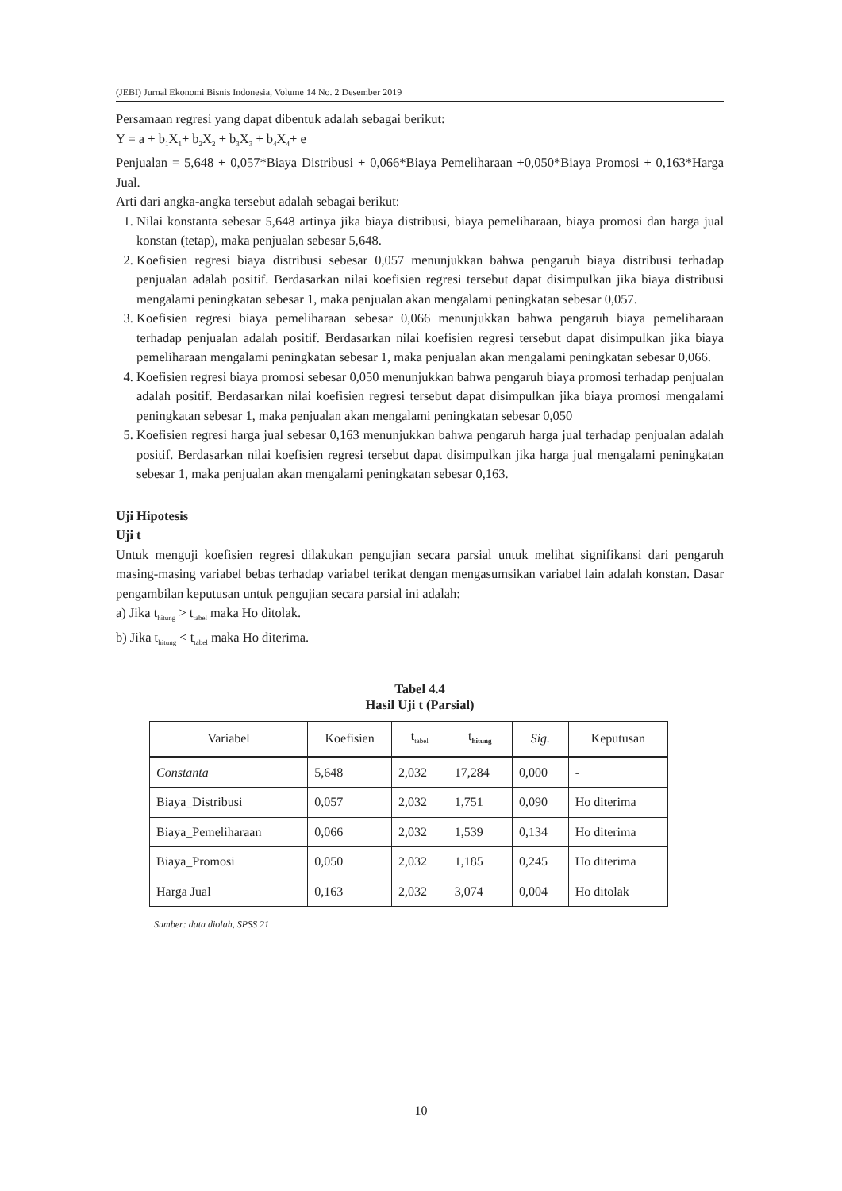(JEBI) Jurnal Ekonomi Bisnis Indonesia, Volume 14 No. 2 Desember 2019
Persamaan regresi yang dapat dibentuk adalah sebagai berikut:
Y = a + b<sub>1</sub>X<sub>1</sub>+ b<sub>2</sub>X<sub>2</sub> + b<sub>3</sub>X<sub>3</sub> + b<sub>4</sub>X<sub>4</sub>+ e
Penjualan = 5,648 + 0,057*Biaya Distribusi + 0,066*Biaya Pemeliharaan +0,050*Biaya Promosi + 0,163*Harga Jual.
Arti dari angka-angka tersebut adalah sebagai berikut:
1. Nilai konstanta sebesar 5,648 artinya jika biaya distribusi, biaya pemeliharaan, biaya promosi dan harga jual konstan (tetap), maka penjualan sebesar 5,648.
2. Koefisien regresi biaya distribusi sebesar 0,057 menunjukkan bahwa pengaruh biaya distribusi terhadap penjualan adalah positif. Berdasarkan nilai koefisien regresi tersebut dapat disimpulkan jika biaya distribusi mengalami peningkatan sebesar 1, maka penjualan akan mengalami peningkatan sebesar 0,057.
3. Koefisien regresi biaya pemeliharaan sebesar 0,066 menunjukkan bahwa pengaruh biaya pemeliharaan terhadap penjualan adalah positif. Berdasarkan nilai koefisien regresi tersebut dapat disimpulkan jika biaya pemeliharaan mengalami peningkatan sebesar 1, maka penjualan akan mengalami peningkatan sebesar 0,066.
4. Koefisien regresi biaya promosi sebesar 0,050 menunjukkan bahwa pengaruh biaya promosi terhadap penjualan adalah positif. Berdasarkan nilai koefisien regresi tersebut dapat disimpulkan jika biaya promosi mengalami peningkatan sebesar 1, maka penjualan akan mengalami peningkatan sebesar 0,050
5. Koefisien regresi harga jual sebesar 0,163 menunjukkan bahwa pengaruh harga jual terhadap penjualan adalah positif. Berdasarkan nilai koefisien regresi tersebut dapat disimpulkan jika harga jual mengalami peningkatan sebesar 1, maka penjualan akan mengalami peningkatan sebesar 0,163.
Uji Hipotesis
Uji t
Untuk menguji koefisien regresi dilakukan pengujian secara parsial untuk melihat signifikansi dari pengaruh masing-masing variabel bebas terhadap variabel terikat dengan mengasumsikan variabel lain adalah konstan. Dasar pengambilan keputusan untuk pengujian secara parsial ini adalah:
a) Jika t<sub>hitung</sub> > t<sub>tabel</sub> maka Ho ditolak.
b) Jika t<sub>hitung</sub> < t<sub>tabel</sub> maka Ho diterima.
Tabel 4.4
Hasil Uji t (Parsial)
| Variabel | Koefisien | t<sub>tabel</sub> | t<sub>hitung</sub> | Sig. | Keputusan |
| --- | --- | --- | --- | --- | --- |
| Constanta | 5,648 | 2,032 | 17,284 | 0,000 | - |
| Biaya_Distribusi | 0,057 | 2,032 | 1,751 | 0,090 | Ho diterima |
| Biaya_Pemeliharaan | 0,066 | 2,032 | 1,539 | 0,134 | Ho diterima |
| Biaya_Promosi | 0,050 | 2,032 | 1,185 | 0,245 | Ho diterima |
| Harga Jual | 0,163 | 2,032 | 3,074 | 0,004 | Ho ditolak |
Sumber: data diolah, SPSS 21
10